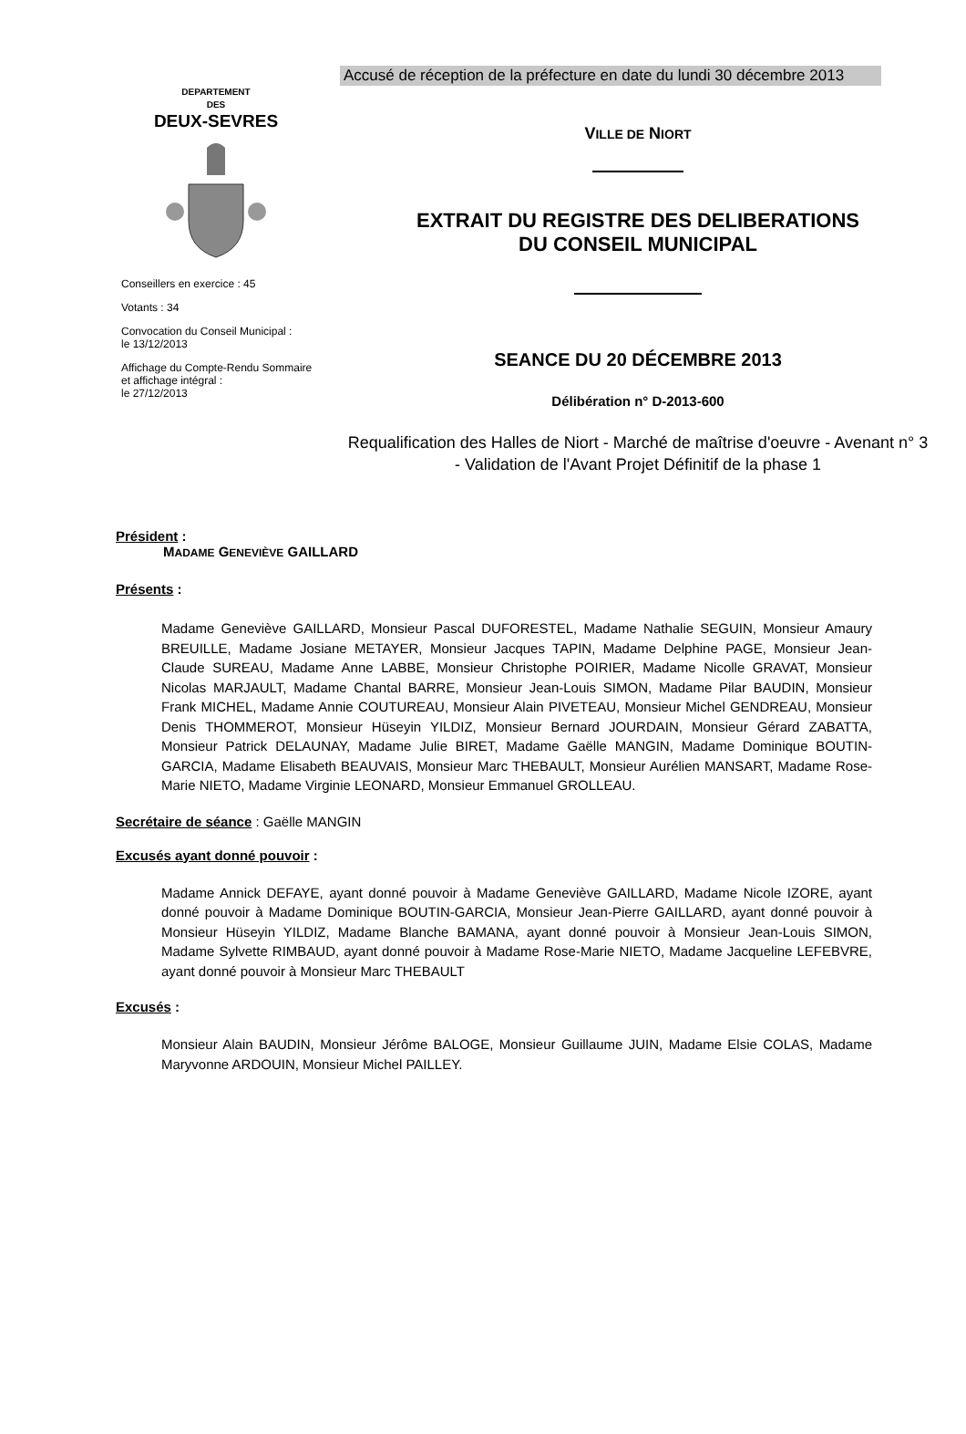Accusé de réception de la préfecture en date du lundi 30 décembre 2013
DEPARTEMENT
DES
DEUX-SEVRES
Conseillers en exercice : 45
Votants : 34
Convocation du Conseil Municipal :
le 13/12/2013
Affichage du Compte-Rendu Sommaire
et affichage intégral :
le 27/12/2013
VILLE DE NIORT
EXTRAIT DU REGISTRE DES DELIBERATIONS
DU CONSEIL MUNICIPAL
SEANCE DU 20 DÉCEMBRE 2013
Délibération n° D-2013-600
Requalification des Halles de Niort - Marché de maîtrise d'oeuvre - Avenant n° 3 - Validation de l'Avant Projet Définitif de la phase 1
Président :
MADAME GENEVIÈVE GAILLARD
Présents :
Madame Geneviève GAILLARD, Monsieur Pascal DUFORESTEL, Madame Nathalie SEGUIN, Monsieur Amaury BREUILLE, Madame Josiane METAYER, Monsieur Jacques TAPIN, Madame Delphine PAGE, Monsieur Jean-Claude SUREAU, Madame Anne LABBE, Monsieur Christophe POIRIER, Madame Nicolle GRAVAT, Monsieur Nicolas MARJAULT, Madame Chantal BARRE, Monsieur Jean-Louis SIMON, Madame Pilar BAUDIN, Monsieur Frank MICHEL, Madame Annie COUTUREAU, Monsieur Alain PIVETEAU, Monsieur Michel GENDREAU, Monsieur Denis THOMMEROT, Monsieur Hüseyin YILDIZ, Monsieur Bernard JOURDAIN, Monsieur Gérard ZABATTA, Monsieur Patrick DELAUNAY, Madame Julie BIRET, Madame Gaëlle MANGIN, Madame Dominique BOUTIN-GARCIA, Madame Elisabeth BEAUVAIS, Monsieur Marc THEBAULT, Monsieur Aurélien MANSART, Madame Rose-Marie NIETO, Madame Virginie LEONARD, Monsieur Emmanuel GROLLEAU.
Secrétaire de séance : Gaëlle MANGIN
Excusés ayant donné pouvoir :
Madame Annick DEFAYE, ayant donné pouvoir à Madame Geneviève GAILLARD, Madame Nicole IZORE, ayant donné pouvoir à Madame Dominique BOUTIN-GARCIA, Monsieur Jean-Pierre GAILLARD, ayant donné pouvoir à Monsieur Hüseyin YILDIZ, Madame Blanche BAMANA, ayant donné pouvoir à Monsieur Jean-Louis SIMON, Madame Sylvette RIMBAUD, ayant donné pouvoir à Madame Rose-Marie NIETO, Madame Jacqueline LEFEBVRE, ayant donné pouvoir à Monsieur Marc THEBAULT
Excusés :
Monsieur Alain BAUDIN, Monsieur Jérôme BALOGE, Monsieur Guillaume JUIN, Madame Elsie COLAS, Madame Maryvonne ARDOUIN, Monsieur Michel PAILLEY.